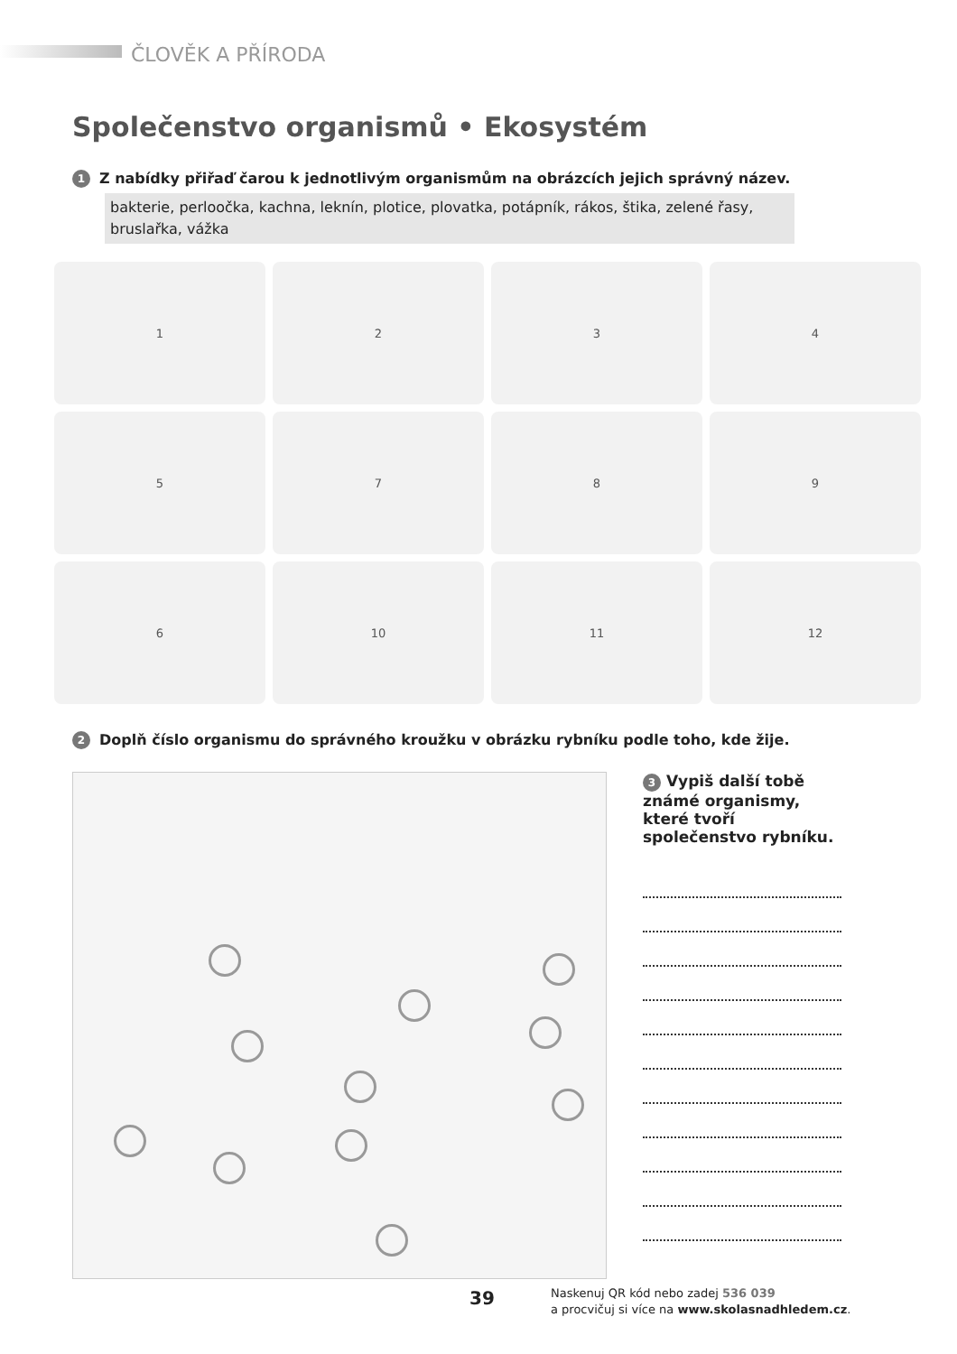ČLOVĚK A PŘÍRODA
Společenstvo organismů • Ekosystém
1 Z nabídky přiřaď čarou k jednotlivým organismům na obrázcích jejich správný název.
bakterie, perloočka, kachna, leknín, plotice, plovatka, potápník, rákos, štika, zelené řasy, bruslařka, vážka
1
2
3
4
5
7
8
9
6
10
11
12
2 Doplň číslo organismu do správného kroužku v obrázku rybníku podle toho, kde žije.
3 Vypiš další tobě známé organismy, které tvoří společenstvo rybníku.
39
Naskenuj QR kód nebo zadej 536 039
a procvičuj si více na www.skolasnadhledem.cz.